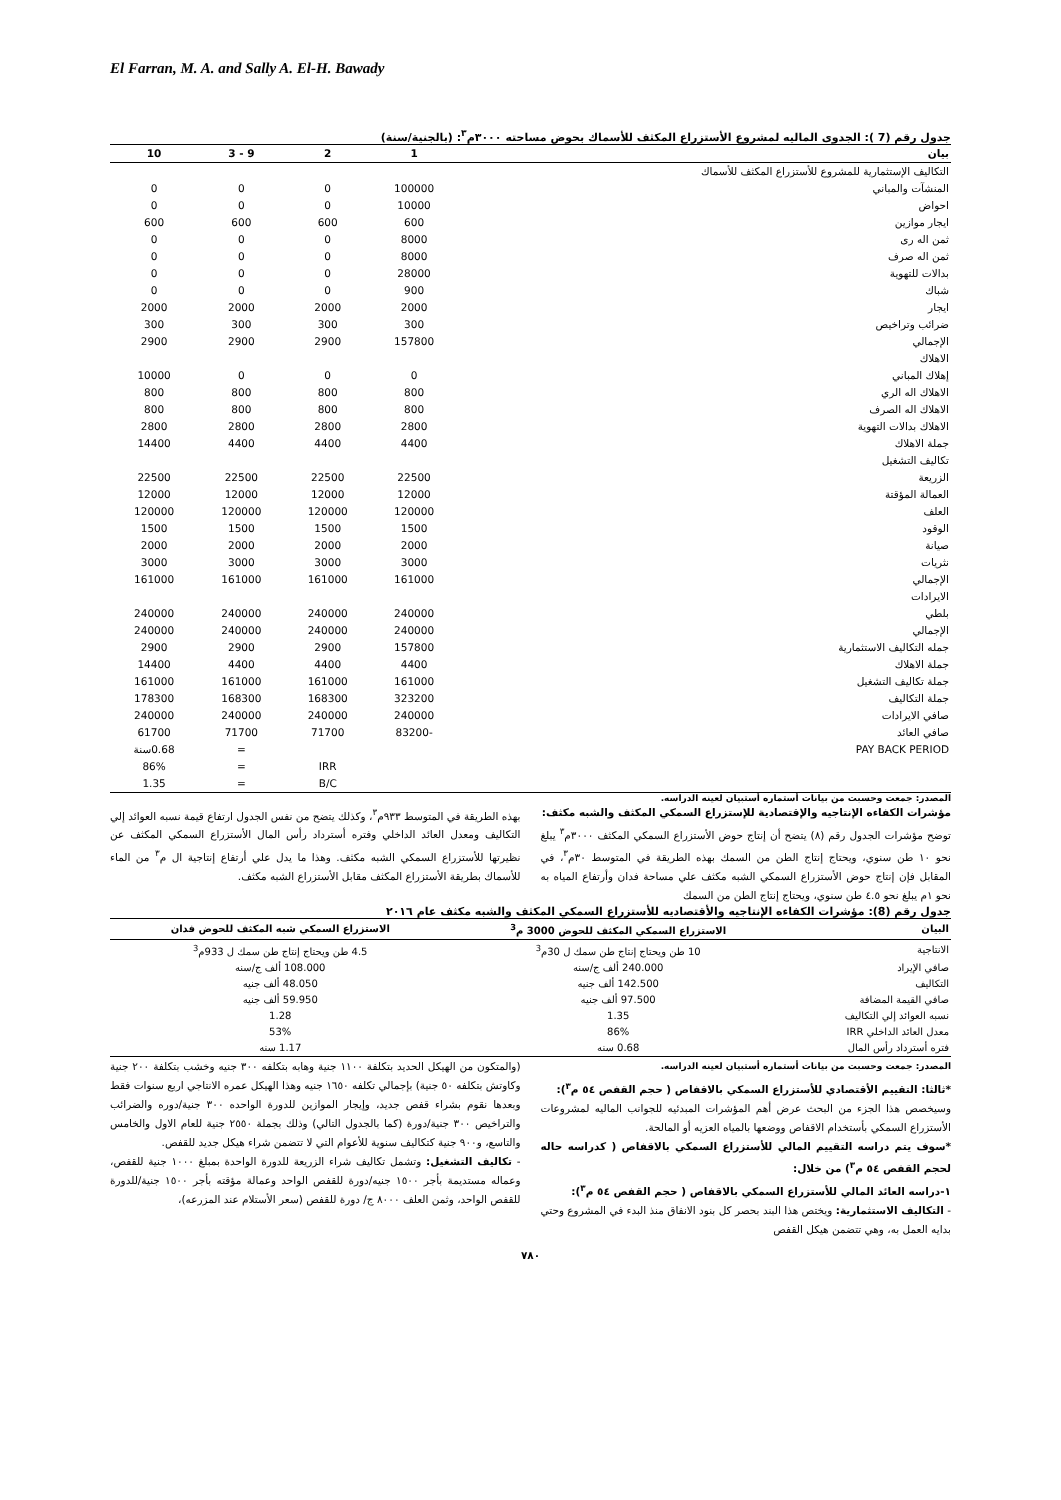El Farran, M. A. and Sally A. El-H. Bawady
جدول رقم (7 ): الجدوى الماليه لمشروع الأستزراع المكثف للأسماك بحوض مساحته ٣٠٠٠م<sup>٣</sup>: (بالجنية/سنة)
| بيان | 1 | 2 | 9 - 3 | 10 |
| التكاليف الإستثمارية للمشروع للأستزراع المكثف للأسماك | | | | |
| المنشآت والمباني | 100000 | 0 | 0 | 0 |
| احواض | 10000 | 0 | 0 | 0 |
| ايجار موازين | 600 | 600 | 600 | 600 |
| ثمن اله رى | 8000 | 0 | 0 | 0 |
| ثمن اله صرف | 8000 | 0 | 0 | 0 |
| بدالات للتهوية | 28000 | 0 | 0 | 0 |
| شباك | 900 | 0 | 0 | 0 |
| ايجار | 2000 | 2000 | 2000 | 2000 |
| ضرائب وتراخيص | 300 | 300 | 300 | 300 |
| الإجمالي | 157800 | 2900 | 2900 | 2900 |
| الاهلاك | | | | |
| إهلاك المباني | 0 | 0 | 0 | 10000 |
| الاهلاك اله الري | 800 | 800 | 800 | 800 |
| الاهلاك اله الصرف | 800 | 800 | 800 | 800 |
| الاهلاك بدالات التهوية | 2800 | 2800 | 2800 | 2800 |
| جملة الاهلاك | 4400 | 4400 | 4400 | 14400 |
| تكاليف التشغيل | | | | |
| الزريعة | 22500 | 22500 | 22500 | 22500 |
| العمالة المؤقتة | 12000 | 12000 | 12000 | 12000 |
| العلف | 120000 | 120000 | 120000 | 120000 |
| الوقود | 1500 | 1500 | 1500 | 1500 |
| صيانة | 2000 | 2000 | 2000 | 2000 |
| نثريات | 3000 | 3000 | 3000 | 3000 |
| الإجمالي | 161000 | 161000 | 161000 | 161000 |
| الايرادات | | | | |
| بلطي | 240000 | 240000 | 240000 | 240000 |
| الإجمالي | 240000 | 240000 | 240000 | 240000 |
| جمله التكاليف الاستثمارية | 157800 | 2900 | 2900 | 2900 |
| جملة الاهلاك | 4400 | 4400 | 4400 | 14400 |
| جملة تكاليف التشغيل | 161000 | 161000 | 161000 | 161000 |
| جملة التكاليف | 323200 | 168300 | 168300 | 178300 |
| صافي الايرادات | 240000 | 240000 | 240000 | 240000 |
| صافي العائد | -83200 | 71700 | 71700 | 61700 |
| PAY BACK PERIOD | | | = | 0.68سنة |
| | | IRR | = | 86% |
| | | B/C | = | 1.35 |
المصدر: جمعت وحسبت من بيانات أستماره أستبيان لعينه الدراسه.
مؤشرات الكفاءه الإنتاجيه والإقتصادية للإستزراع السمكي المكثف والشبه مكثف:
توضح مؤشرات الجدول رقم (٨) يتضح أن إنتاج حوض الأستزراع السمكي المكثف ٣٠٠٠م<sup>٣</sup> يبلغ نحو ١٠ طن سنوي، ويحتاج إنتاج الطن من السمك بهذه الطريقة في المتوسط ٣٠م<sup>٣</sup>، في المقابل فإن إنتاج حوض الأستزراع السمكي الشبه مكثف علي مساحة فدان وأرتفاع المياه به نحو ١م يبلغ نحو ٤.٥ طن سنوي، ويحتاج إنتاج الطن من السمك
بهذه الطريقة في المتوسط ٩٣٣م<sup>٣</sup>، وكذلك يتضح من نفس الجدول ارتفاع قيمة نسبه العوائد إلي التكاليف ومعدل العائد الداخلي وفتره أسترداد رأس المال الأستزراع السمكي المكثف عن نظيرتها للأستزراع السمكي الشبه مكثف. وهذا ما يدل علي أرتفاع إنتاجية ال م<sup>٣</sup> من الماء للأسماك بطريقة الأستزراع المكثف مقابل الأستزراع الشبه مكثف.
جدول رقم (8): مؤشرات الكفاءه الإنتاجيه والأقتصاديه للأستزراع السمكي المكثف والشبه مكثف عام ٢٠١٦
| البيان | الاستزراع السمكي المكثف للحوض 3000 م<sup>3</sup> | الاستزراع السمكي شبه المكثف للحوض فدان |
| الانتاجية | 10 طن ويحتاج إنتاج طن سمك ل 30م<sup>3</sup> | 4.5 طن ويحتاج إنتاج طن سمك ل 933م<sup>3</sup> |
| صافي الإيراد | 240.000 ألف ج/سنه | 108.000 ألف ج/سنه |
| التكاليف | 142.500 ألف جنيه | 48.050 ألف جنيه |
| صافي القيمة المضافة | 97.500 ألف جنيه | 59.950 ألف جنيه |
| نسبه العوائد إلي التكاليف | 1.35 | 1.28 |
| معدل العائد الداخلي IRR | 86% | 53% |
| فتره أسترداد رأس المال | 0.68 سنه | 1.17 سنه |
المصدر: جمعت وحسبت من بيانات أستماره أستبيان لعينه الدراسه.
*ثالثا: التقييم الأقتصادي للأستزراع السمكي بالاقفاص ( حجم القفص ٥٤ م<sup>٣</sup>):
وسيخصص هذا الجزء من البحث عرض أهم المؤشرات المبدئيه للجوانب الماليه لمشروعات الأستزراع السمكي بأستخدام الاقفاص ووضعها بالمياه العزيه أو المالحة.
*سوف يتم دراسه التقييم المالي للأستزراع السمكي بالاقفاص ( كدراسه حاله لحجم القفص ٥٤ م<sup>٣</sup>) من خلال:
١-دراسه العائد المالي للأستزراع السمكي بالاقفاص ( حجم القفص ٥٤ م<sup>٣</sup>):
- التكاليف الاستثمارية: ويختص هذا البند بحصر كل بنود الانفاق منذ البدء في المشروع وحتي بدايه العمل به، وهي تتضمن هيكل القفص
(والمتكون من الهيكل الحديد بتكلفة ١١٠٠ جنية وهابه بتكلفه ٣٠٠ جنيه وخشب بتكلفة ٢٠٠ جنية وكاوتش بتكلفه ٥٠ جنية) بإجمالي تكلفه ١٦٥٠ جنيه وهذا الهيكل عمره الانتاجي اربع سنوات فقط وبعدها نقوم بشراء قفص جديد، وإيجار الموازين للدورة الواحده ٣٠٠ جنية/دوره والضرائب والتراخيص ٣٠٠ جنية/دورة (كما بالجدول التالي) وذلك بجملة ٢٥٥٠ جنية للعام الاول والخامس والتاسع، و٩٠٠ جنية كتكاليف سنوية للأعوام التي لا تتضمن شراء هيكل جديد للقفص.
- تكاليف التشغيل: وتشمل تكاليف شراء الزريعة للدورة الواحدة بمبلغ ١٠٠٠ جنية للقفص، وعماله مستديمة بأجر ١٥٠٠ جنيه/دورة للقفص الواحد وعمالة مؤقته بأجر ١٥٠٠ جنية/للدورة للقفص الواحد، وثمن العلف ٨٠٠٠ ج/ دورة للقفص (سعر الأستلام عند المزرعه)،
٧٨٠